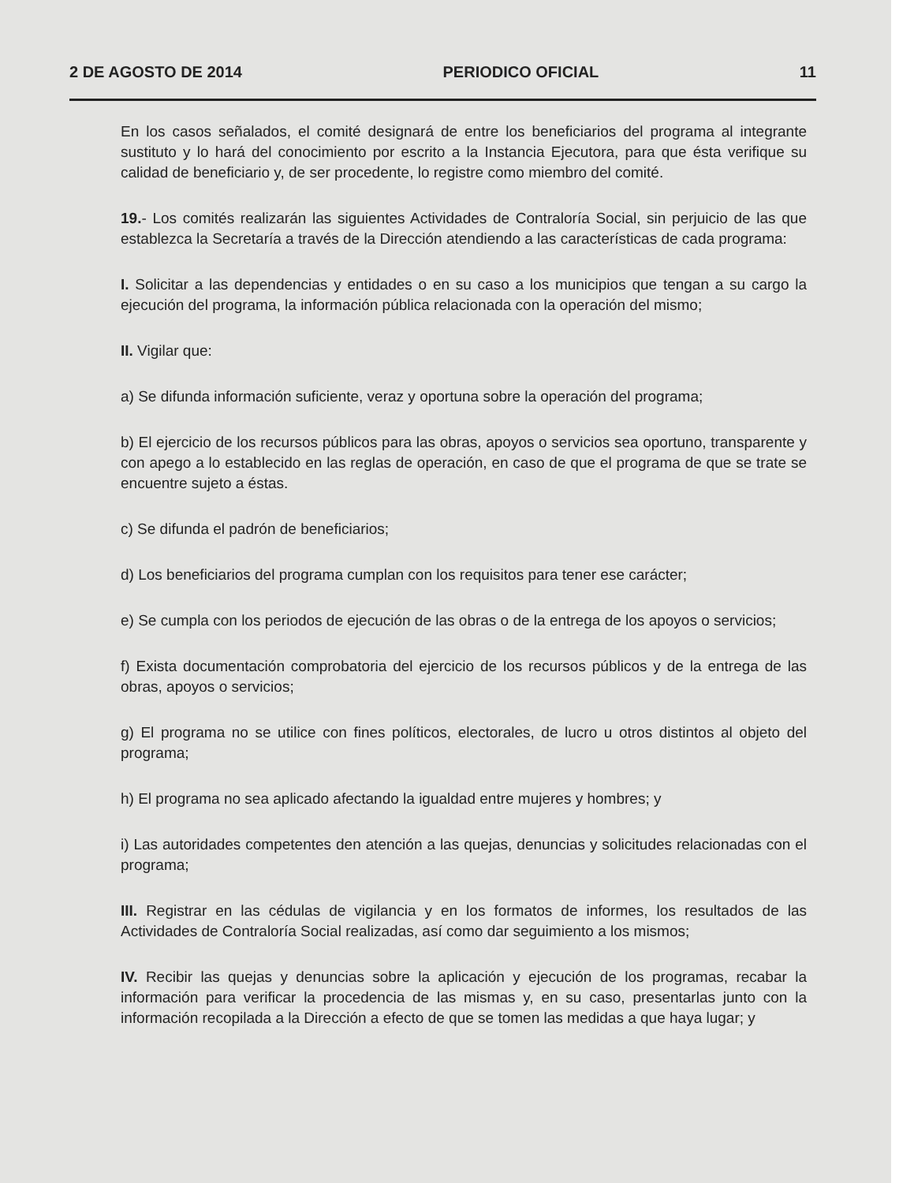2 DE AGOSTO DE 2014 PERIODICO OFICIAL 11
En los casos señalados, el comité designará de entre los beneficiarios del programa al integrante sustituto y lo hará del conocimiento por escrito a la Instancia Ejecutora, para que ésta verifique su calidad de beneficiario y, de ser procedente, lo registre como miembro del comité.
19.- Los comités realizarán las siguientes Actividades de Contraloría Social, sin perjuicio de las que establezca la Secretaría a través de la Dirección atendiendo a las características de cada programa:
I. Solicitar a las dependencias y entidades o en su caso a los municipios que tengan a su cargo la ejecución del programa, la información pública relacionada con la operación del mismo;
II. Vigilar que:
a) Se difunda información suficiente, veraz y oportuna sobre la operación del programa;
b) El ejercicio de los recursos públicos para las obras, apoyos o servicios sea oportuno, transparente y con apego a lo establecido en las reglas de operación, en caso de que el programa de que se trate se encuentre sujeto a éstas.
c) Se difunda el padrón de beneficiarios;
d) Los beneficiarios del programa cumplan con los requisitos para tener ese carácter;
e) Se cumpla con los periodos de ejecución de las obras o de la entrega de los apoyos o servicios;
f) Exista documentación comprobatoria del ejercicio de los recursos públicos y de la entrega de las obras, apoyos o servicios;
g) El programa no se utilice con fines políticos, electorales, de lucro u otros distintos al objeto del programa;
h) El programa no sea aplicado afectando la igualdad entre mujeres y hombres; y
i) Las autoridades competentes den atención a las quejas, denuncias y solicitudes relacionadas con el programa;
III. Registrar en las cédulas de vigilancia y en los formatos de informes, los resultados de las Actividades de Contraloría Social realizadas, así como dar seguimiento a los mismos;
IV. Recibir las quejas y denuncias sobre la aplicación y ejecución de los programas, recabar la información para verificar la procedencia de las mismas y, en su caso, presentarlas junto con la información recopilada a la Dirección a efecto de que se tomen las medidas a que haya lugar; y